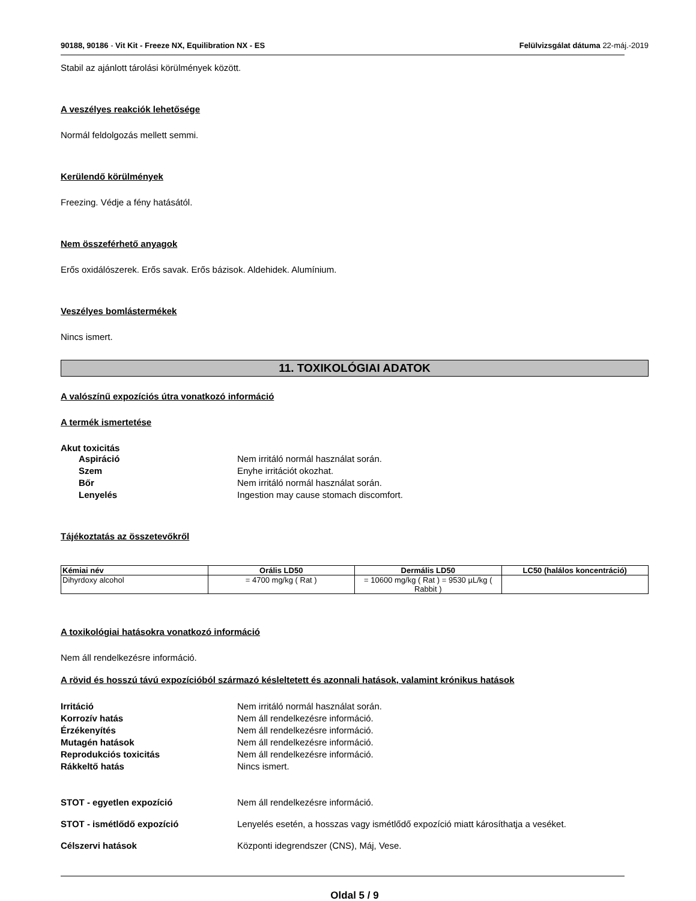90188, 90186 - Vit Kit - Freeze NX, Equilibration NX - ES Felülvizsgálat dátuma 22-máj.-2019
Stabil az ajánlott tárolási körülmények között.
A veszélyes reakciók lehetősége
Normál feldolgozás mellett semmi.
Kerülendő körülmények
Freezing. Védje a fény hatásától.
Nem összeférhető anyagok
Erős oxidálószerek. Erős savak. Erős bázisok. Aldehidek. Alumínium.
Veszélyes bomlástermékek
Nincs ismert.
11. TOXIKOLÓGIAI ADATOK
A valószínű expozíciós útra vonatkozó információ
A termék ismertetése
Akut toxicitás
Aspiráció Nem irritáló normál használat során. Szem Enyhe irritációt okozhat. Bőr Nem irritáló normál használat során. Lenyelés Ingestion may cause stomach discomfort.
Tájékoztatás az összetevőkről
| Kémiai név | Orális LD50 | Dermális LD50 | LC50 (halálos koncentráció) |
| --- | --- | --- | --- |
| Dihyrdoxy alcohol | = 4700 mg/kg ( Rat ) | = 10600 mg/kg ( Rat ) = 9530 µL/kg ( Rabbit ) | |
A toxikológiai hatásokra vonatkozó információ
Nem áll rendelkezésre információ.
A rövid és hosszú távú expozícióból származó késleltetett és azonnali hatások, valamint krónikus hatások
Irritáció Nem irritáló normál használat során. Korrozív hatás Nem áll rendelkezésre információ. Érzékenyítés Nem áll rendelkezésre információ. Mutagén hatások Nem áll rendelkezésre információ. Reprodukciós toxicitás Nem áll rendelkezésre információ. Rákkeltő hatás Nincs ismert.
STOT - egyetlen expozíció Nem áll rendelkezésre információ. STOT - ismétlődő expozíció Lenyelés esetén, a hosszas vagy ismétlődő expozíció miatt károsíthatja a veséket. Célszervi hatások Központi idegrendszer (CNS), Máj, Vese.
Oldal 5 / 9